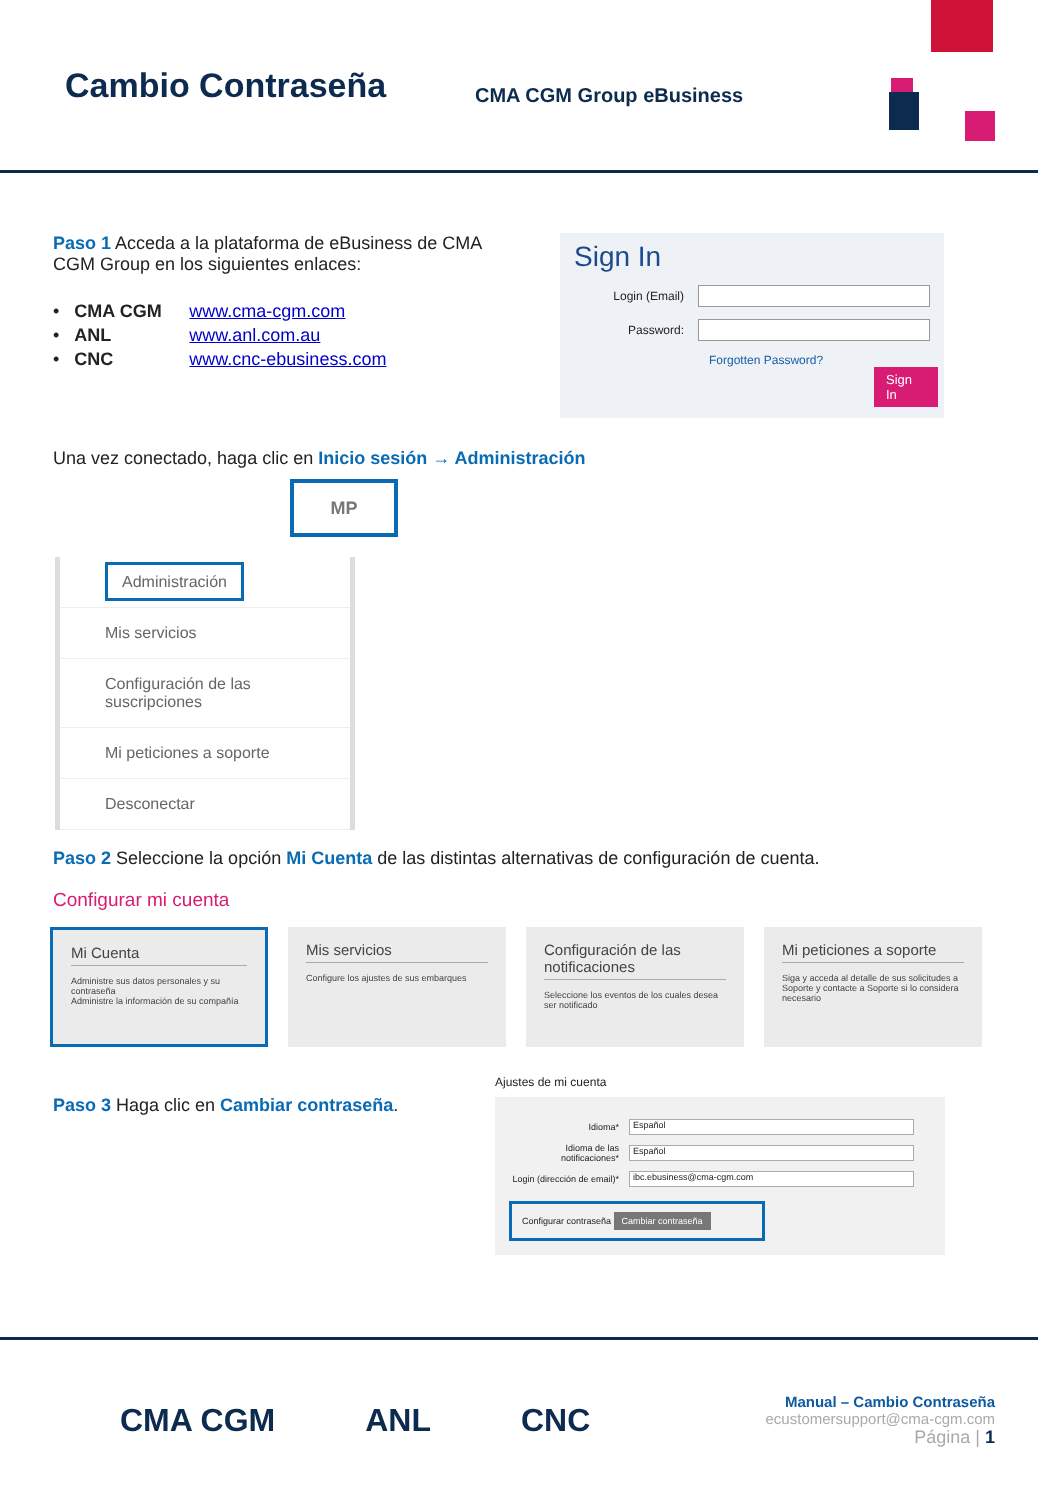Cambio Contraseña
CMA CGM Group eBusiness
Paso 1 Acceda a la plataforma de eBusiness de CMA CGM Group en los siguientes enlaces:
• CMA CGM www.cma-cgm.com
• ANL www.anl.com.au
• CNC www.cnc-ebusiness.com
Sign In
Login (Email)
Password:
Forgotten Password?
Sign In
Una vez conectado, haga clic en Inicio sesión → Administración
MP
Administración
Mis servicios
Configuración de las suscripciones
Mi peticiones a soporte
Desconectar
Paso 2 Seleccione la opción Mi Cuenta de las distintas alternativas de configuración de cuenta.
Configurar mi cuenta
Mi Cuenta
Administre sus datos personales y su contraseña
Administre la información de su compañía
Mis servicios
Configure los ajustes de sus embarques
Configuración de las notificaciones
Seleccione los eventos de los cuales desea ser notificado
Mi peticiones a soporte
Siga y acceda al detalle de sus solicitudes a Soporte y contacte a Soporte si lo considera necesario
Paso 3 Haga clic en Cambiar contraseña.
Ajustes de mi cuenta
Idioma* Español
Idioma de las notificaciones* Español
Login (dirección de email)* ibc.ebusiness@cma-cgm.com
Configurar contraseña Cambiar contraseña
CMA CGM ANL CNC
Manual – Cambio Contraseña
ecustomersupport@cma-cgm.com
Página | 1